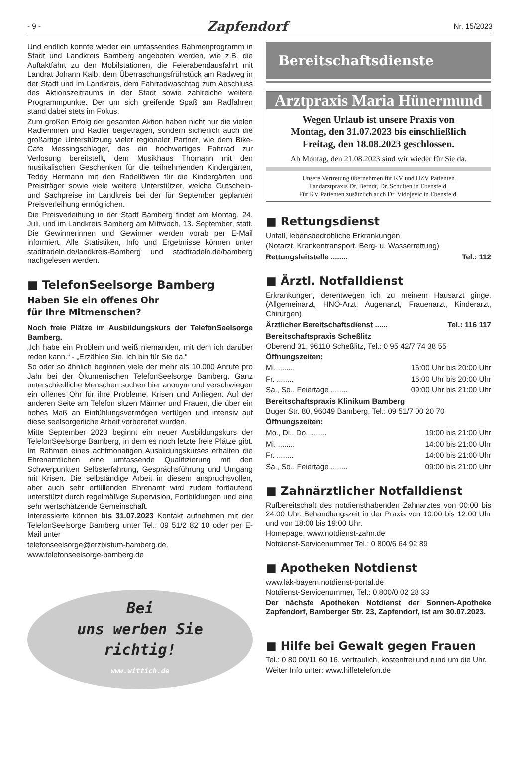- 9 - Zapfendorf Nr. 15/2023
Und endlich konnte wieder ein umfassendes Rahmenprogramm in Stadt und Landkreis Bamberg angeboten werden, wie z.B. die Auftaktfahrt zu den Mobilstationen, die Feierabendausfahrt mit Landrat Johann Kalb, dem Überraschungsfrühstück am Radweg in der Stadt und im Landkreis, dem Fahrradwaschtag zum Abschluss des Aktionszeitraums in der Stadt sowie zahlreiche weitere Programmpunkte. Der um sich greifende Spaß am Radfahren stand dabei stets im Fokus.
Zum großen Erfolg der gesamten Aktion haben nicht nur die vielen Radlerinnen und Radler beigetragen, sondern sicherlich auch die großartige Unterstützung vieler regionaler Partner, wie dem Bike-Cafe Messingschlager, das ein hochwertiges Fahrrad zur Verlosung bereitstellt, dem Musikhaus Thomann mit den musikalischen Geschenken für die teilnehmenden Kindergärten, Teddy Hermann mit den Radellöwen für die Kindergärten und Preisträger sowie viele weitere Unterstützer, welche Gutschein- und Sachpreise im Landkreis bei der für September geplanten Preisverleihung ermöglichen.
Die Preisverleihung in der Stadt Bamberg findet am Montag, 24. Juli, und im Landkreis Bamberg am Mittwoch, 13. September, statt. Die Gewinnerinnen und Gewinner werden vorab per E-Mail informiert. Alle Statistiken, Info und Ergebnisse können unter stadtradeln.de/landkreis-Bamberg und stadtradeln.de/bamberg nachgelesen werden.
■ TelefonSeelsorge Bamberg
Haben Sie ein offenes Ohr
für Ihre Mitmenschen?
Noch freie Plätze im Ausbildungskurs der TelefonSeelsorge Bamberg.
„Ich habe ein Problem und weiß niemanden, mit dem ich darüber reden kann.“ - „Erzählen Sie. Ich bin für Sie da.“
So oder so ähnlich beginnen viele der mehr als 10.000 Anrufe pro Jahr bei der Ökumenischen TelefonSeelsorge Bamberg. Ganz unterschiedliche Menschen suchen hier anonym und verschwiegen ein offenes Ohr für ihre Probleme, Krisen und Anliegen. Auf der anderen Seite am Telefon sitzen Männer und Frauen, die über ein hohes Maß an Einfühlungsvermögen verfügen und intensiv auf diese seelsorgerliche Arbeit vorbereitet wurden.
Mitte September 2023 beginnt ein neuer Ausbildungskurs der TelefonSeelsorge Bamberg, in dem es noch letzte freie Plätze gibt. Im Rahmen eines achtmonatigen Ausbildungskurses erhalten die Ehrenamtlichen eine umfassende Qualifizierung mit den Schwerpunkten Selbsterfahrung, Gesprächsführung und Umgang mit Krisen. Die selbständige Arbeit in diesem anspruchsvollen, aber auch sehr erfüllenden Ehrenamt wird zudem fortlaufend unterstützt durch regelmäßige Supervision, Fortbildungen und eine sehr wertschätzende Gemeinschaft.
Interessierte können bis 31.07.2023 Kontakt aufnehmen mit der TelefonSeelsorge Bamberg unter Tel.: 09 51/2 82 10 oder per E-Mail unter
telefonseelsorge@erzbistum-bamberg.de.
www.telefonseelsorge-bamberg.de
Bei
uns werben Sie
richtig!
www.wittich.de
Bereitschaftsdienste
Arztpraxis Maria Hünermund
Wegen Urlaub ist unsere Praxis von
Montag, den 31.07.2023 bis einschließlich
Freitag, den 18.08.2023 geschlossen.
Ab Montag, den 21.08.2023 sind wir wieder für Sie da.
Unsere Vertretung übernehmen für KV und HZV Patienten
Landarztpraxis Dr. Berndt, Dr. Schulten in Ebensfeld.
Für KV Patienten zusätzlich auch Dr. Vidojevic in Ebensfeld.
■ Rettungsdienst
Unfall, lebensbedrohliche Erkrankungen
(Notarzt, Krankentransport, Berg- u. Wasserrettung)
Rettungsleitstelle ........ Tel.: 112
■ Ärztl. Notfalldienst
Erkrankungen, derentwegen ich zu meinem Hausarzt ginge. (Allgemeinarzt, HNO-Arzt, Augenarzt, Frauenarzt, Kinderarzt, Chirurgen)
Ärztlicher Bereitschaftsdienst ...... Tel.: 116 117
Bereitschaftspraxis Scheßlitz
Oberend 31, 96110 Scheßlitz, Tel.: 0 95 42/7 74 38 55
Öffnungszeiten:
Mi. ........ 16:00 Uhr bis 20:00 Uhr
Fr. ........ 16:00 Uhr bis 20:00 Uhr
Sa., So., Feiertage ........ 09:00 Uhr bis 21:00 Uhr
Bereitschaftspraxis Klinikum Bamberg
Buger Str. 80, 96049 Bamberg, Tel.: 09 51/7 00 20 70
Öffnungszeiten:
Mo., Di., Do. ........ 19:00 bis 21:00 Uhr
Mi. ........ 14:00 bis 21:00 Uhr
Fr. ........ 14:00 bis 21:00 Uhr
Sa., So., Feiertage ........ 09:00 bis 21:00 Uhr
■ Zahnärztlicher Notfalldienst
Rufbereitschaft des notdiensthabenden Zahnarztes von 00:00 bis 24:00 Uhr. Behandlungszeit in der Praxis von 10:00 bis 12:00 Uhr und von 18:00 bis 19:00 Uhr.
Homepage: www.notdienst-zahn.de
Notdienst-Servicenummer Tel.: 0 800/6 64 92 89
■ Apotheken Notdienst
www.lak-bayern.notdienst-portal.de
Notdienst-Servicenummer, Tel.: 0 800/0 02 28 33
Der nächste Apotheken Notdienst der Sonnen-Apotheke Zapfendorf, Bamberger Str. 23, Zapfendorf, ist am 30.07.2023.
■ Hilfe bei Gewalt gegen Frauen
Tel.: 0 80 00/11 60 16, vertraulich, kostenfrei und rund um die Uhr.
Weiter Info unter: www.hilfetelefon.de